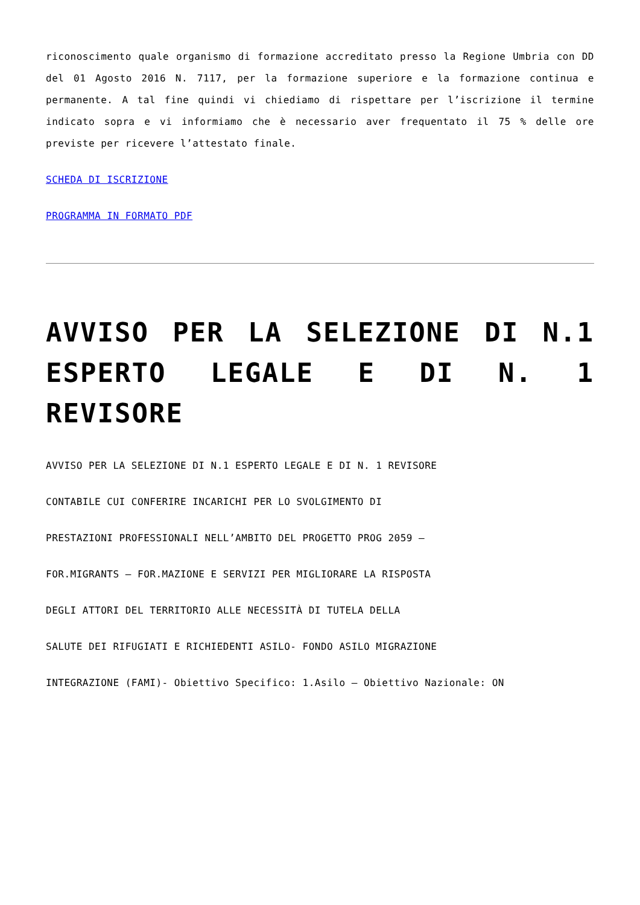riconoscimento quale organismo di formazione accreditato presso la Regione Umbria con DD del 01 Agosto 2016 N. 7117, per la formazione superiore e la formazione continua e permanente. A tal fine quindi vi chiediamo di rispettare per l’iscrizione il termine indicato sopra e vi informiamo che è necessario aver frequentato il 75 % delle ore previste per ricevere l’attestato finale.
SCHEDA DI ISCRIZIONE
PROGRAMMA IN FORMATO PDF
AVVISO PER LA SELEZIONE DI N.1 ESPERTO LEGALE E DI N. 1 REVISORE
AVVISO PER LA SELEZIONE DI N.1 ESPERTO LEGALE E DI N. 1 REVISORE
CONTABILE CUI CONFERIRE INCARICHI PER LO SVOLGIMENTO DI
PRESTAZIONI PROFESSIONALI NELL’AMBITO DEL PROGETTO PROG 2059 –
FOR.MIGRANTS – FOR.MAZIONE E SERVIZI PER MIGLIORARE LA RISPOSTA
DEGLI ATTORI DEL TERRITORIO ALLE NECESSITÀ DI TUTELA DELLA
SALUTE DEI RIFUGIATI E RICHIEDENTI ASILO- FONDO ASILO MIGRAZIONE
INTEGRAZIONE (FAMI)- Obiettivo Specifico: 1.Asilo – Obiettivo Nazionale: ON